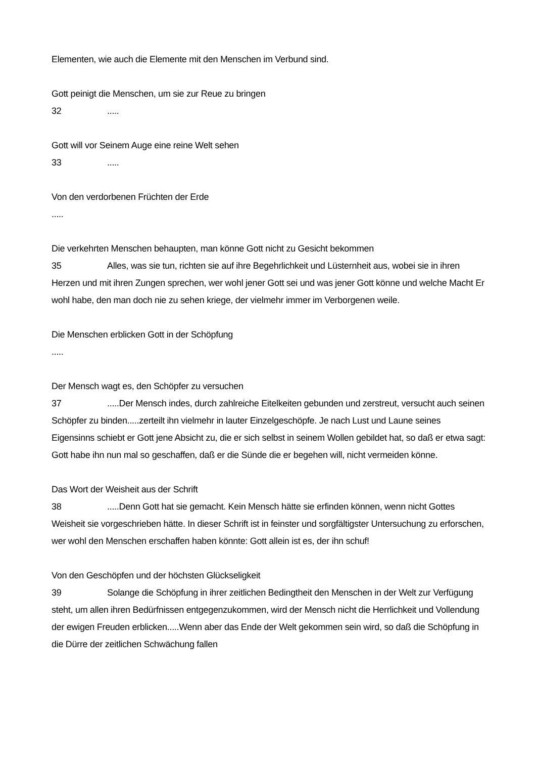Elementen, wie auch die Elemente mit den Menschen im Verbund sind.
Gott peinigt die Menschen, um sie zur Reue zu bringen
32.....
Gott will vor Seinem Auge eine reine Welt sehen
33.....
Von den verdorbenen Früchten der Erde
.....
Die verkehrten Menschen behaupten, man könne Gott nicht zu Gesicht bekommen
35 Alles, was sie tun, richten sie auf ihre Begehrlichkeit und Lüsternheit aus, wobei sie in ihren Herzen und mit ihren Zungen sprechen, wer wohl jener Gott sei und was jener Gott könne und welche Macht Er wohl habe, den man doch nie zu sehen kriege, der vielmehr immer im Verborgenen weile.
Die Menschen erblicken Gott in der Schöpfung
.....
Der Mensch wagt es, den Schöpfer zu versuchen
37.....Der Mensch indes, durch zahlreiche Eitelkeiten gebunden und zerstreut, versucht auch seinen Schöpfer zu binden.....zerteilt ihn vielmehr in lauter Einzelgeschöpfe. Je nach Lust und Laune seines Eigensinns schiebt er Gott jene Absicht zu, die er sich selbst in seinem Wollen gebildet hat, so daß er etwa sagt: Gott habe ihn nun mal so geschaffen, daß er die Sünde die er begehen will, nicht vermeiden könne.
Das Wort der Weisheit aus der Schrift
38.....Denn Gott hat sie gemacht. Kein Mensch hätte sie erfinden können, wenn nicht Gottes Weisheit sie vorgeschrieben hätte. In dieser Schrift ist in feinster und sorgfältigster Untersuchung zu erforschen, wer wohl den Menschen erschaffen haben könnte: Gott allein ist es, der ihn schuf!
Von den Geschöpfen und der höchsten Glückseligkeit
39 Solange die Schöpfung in ihrer zeitlichen Bedingtheit den Menschen in der Welt zur Verfügung steht, um allen ihren Bedürfnissen entgegenzukommen, wird der Mensch nicht die Herrlichkeit und Vollendung der ewigen Freuden erblicken.....Wenn aber das Ende der Welt gekommen sein wird, so daß die Schöpfung in die Dürre der zeitlichen Schwächung fallen